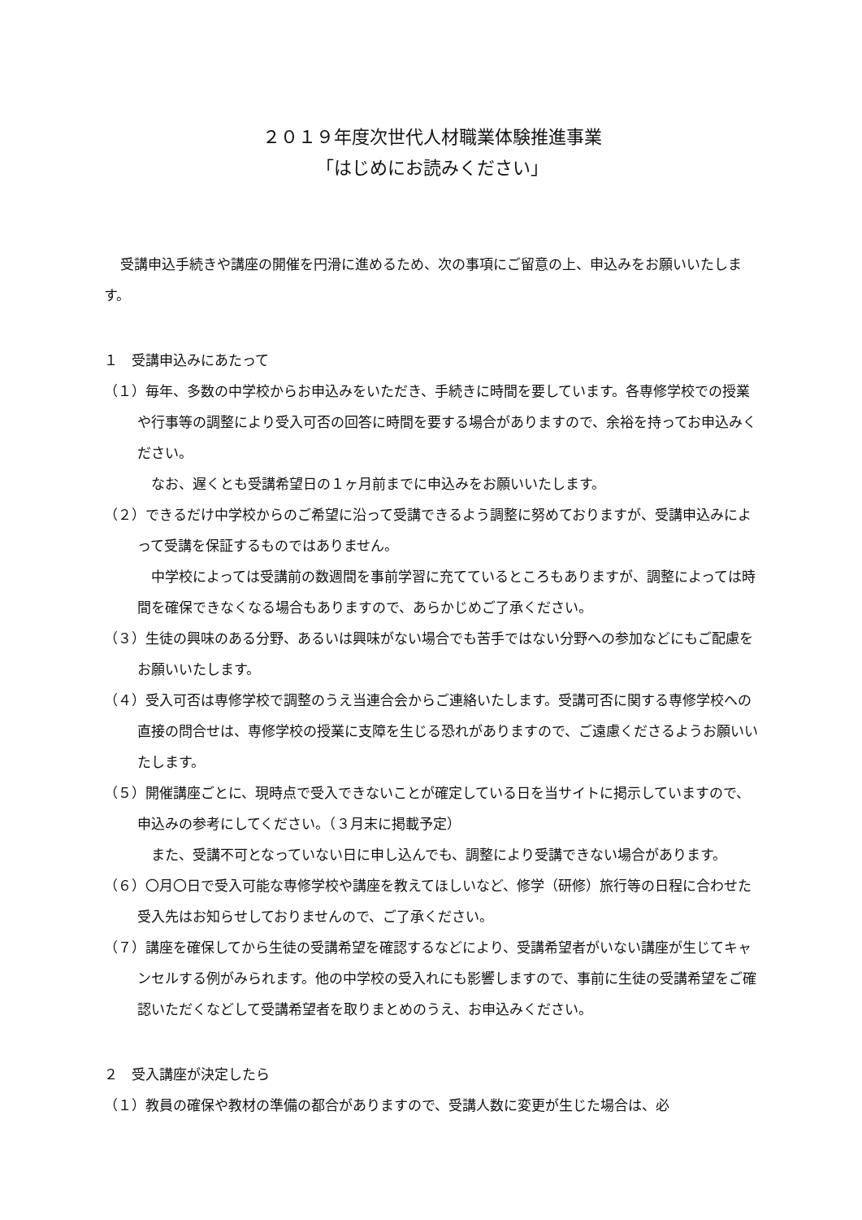２０１９年度次世代人材職業体験推進事業
「はじめにお読みください」
受講申込手続きや講座の開催を円滑に進めるため、次の事項にご留意の上、申込みをお願いいたします。
１　受講申込みにあたって
（１）毎年、多数の中学校からお申込みをいただき、手続きに時間を要しています。各専修学校での授業や行事等の調整により受入可否の回答に時間を要する場合がありますので、余裕を持ってお申込みください。
なお、遅くとも受講希望日の１ヶ月前までに申込みをお願いいたします。
（２）できるだけ中学校からのご希望に沿って受講できるよう調整に努めておりますが、受講申込みによって受講を保証するものではありません。
中学校によっては受講前の数週間を事前学習に充てているところもありますが、調整によっては時間を確保できなくなる場合もありますので、あらかじめご了承ください。
（３）生徒の興味のある分野、あるいは興味がない場合でも苦手ではない分野への参加などにもご配慮をお願いいたします。
（４）受入可否は専修学校で調整のうえ当連合会からご連絡いたします。受講可否に関する専修学校への直接の問合せは、専修学校の授業に支障を生じる恐れがありますので、ご遠慮くださるようお願いいたします。
（５）開催講座ごとに、現時点で受入できないことが確定している日を当サイトに掲示していますので、申込みの参考にしてください。（３月末に掲載予定）
また、受講不可となっていない日に申し込んでも、調整により受講できない場合があります。
（６）〇月〇日で受入可能な専修学校や講座を教えてほしいなど、修学（研修）旅行等の日程に合わせた受入先はお知らせしておりませんので、ご了承ください。
（７）講座を確保してから生徒の受講希望を確認するなどにより、受講希望者がいない講座が生じてキャンセルする例がみられます。他の中学校の受入れにも影響しますので、事前に生徒の受講希望をご確認いただくなどして受講希望者を取りまとめのうえ、お申込みください。
２　受入講座が決定したら
（１）教員の確保や教材の準備の都合がありますので、受講人数に変更が生じた場合は、必